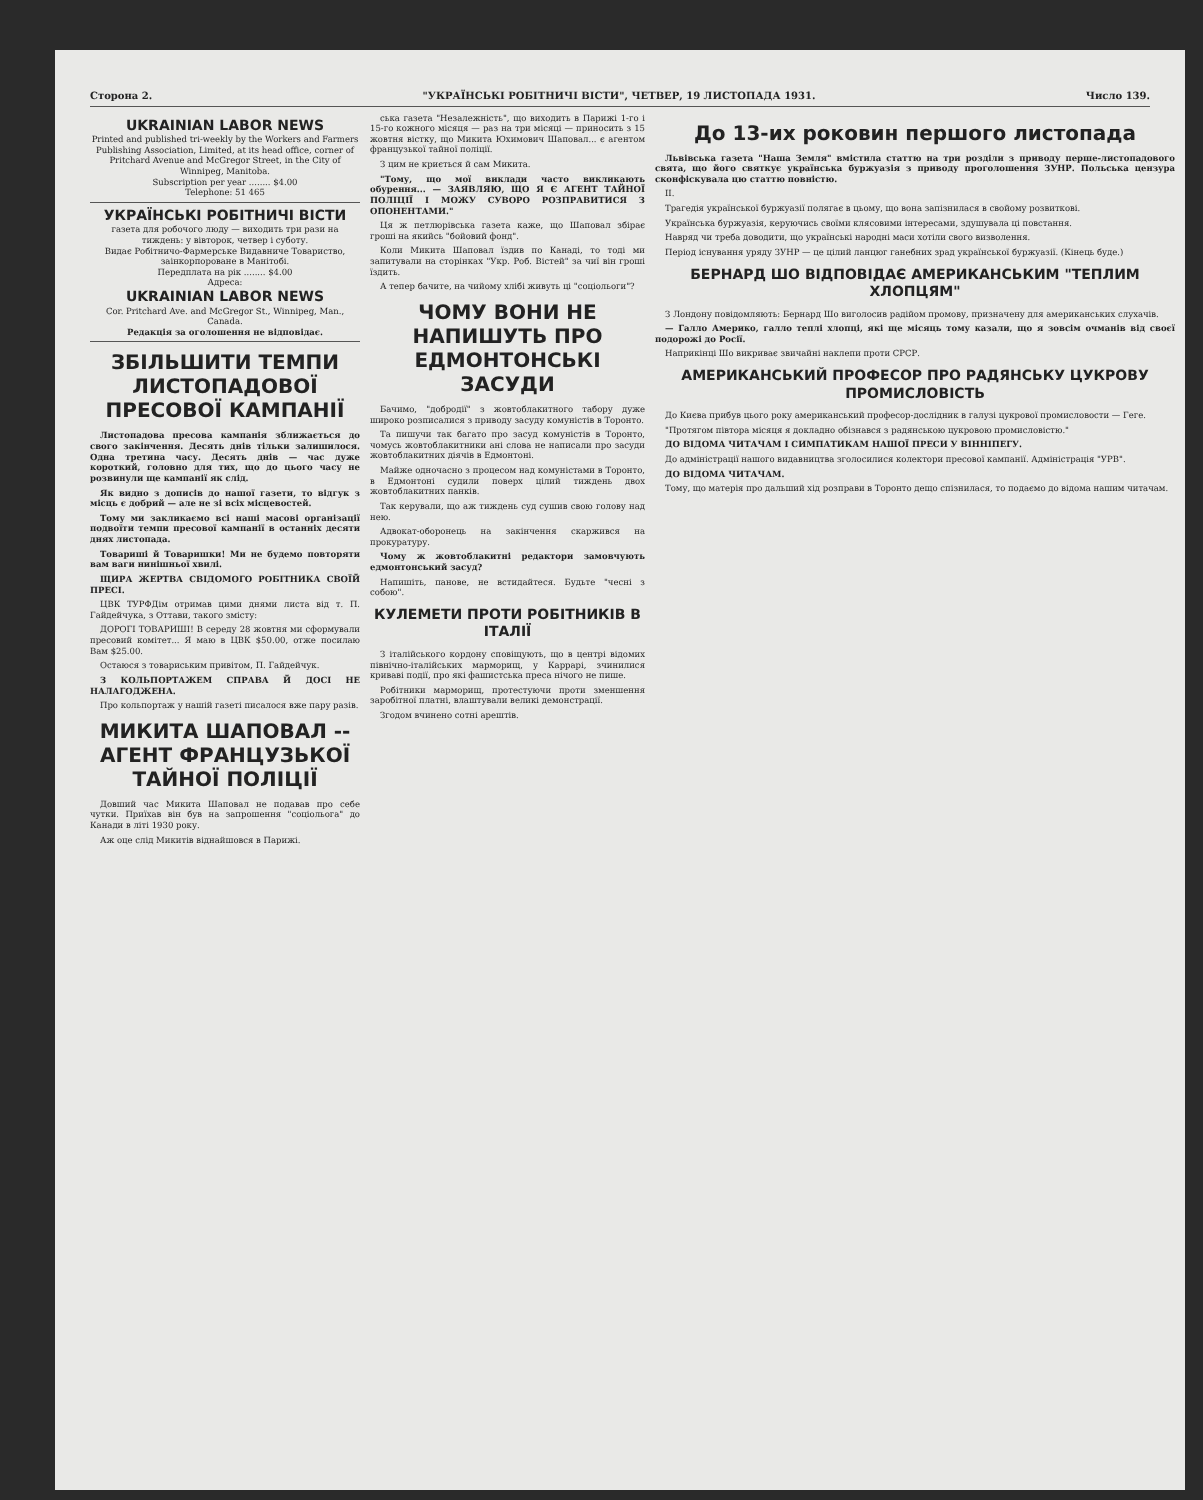Сторона 2. "УКРАЇНСЬКІ РОБІТНИЧІ ВІСТИ", ЧЕТВЕР, 19 ЛИСТОПАДА 1931. Число 139.
UKRAINIAN LABOR NEWS
Printed and published tri-weekly by the Workers and Farmers Publishing Association, Limited, at its head office, corner of Pritchard Avenue and McGregor Street, in the City of Winnipeg, Manitoba.
Subscription per year ........ $4.00
Telephone: 51 465
УКРАЇНСЬКІ РОБІТНИЧІ ВІСТИ
газета для робочого люду — виходить три рази на тиждень: у вівторок, четвер і суботу.
Видає Робітничо-Фармерське Видавниче Товариство, зaінкорпороване в Манітобі.
Передплата на рік ........ $4.00
Адреса:
UKRAINIAN LABOR NEWS
Cor. Pritchard Ave. and McGregor St., Winnipeg, Man., Canada.
Редакція за оголошення не відповідає.
ЗБІЛЬШИТИ ТЕМПИ ЛИСТОПАДОВОЇ ПРЕСОВОЇ КАМПАНІЇ
Листопадова пресова кампанія зближається до свого закінчення. Десять днів тільки залишилося. Одна третина часу. Десять днів — час дуже короткий, головно для тих, що до цього часу не розвинули ще кампанії як слід.
Як видно з дописів до нашої газети, то відгук з місць є добрий — але не зі всіх місцевостей.
Тому ми закликаємо всі наші масові організації подвоїти темпи пресової кампанії в останніх десяти днях листопада.
Товариші й Товаришки! Ми не будемо повторяти вам ваги нинішньої хвилі.
ЩИРА ЖЕРТВА СВІДОМОГО РОБІТНИКА СВОЇЙ ПРЕСІ.
ЦВК ТУРФДім отримав цими днями листа від т. П. Гайдейчука, з Оттави, такого змісту:
ДОРОГІ ТОВАРИШІ! В середу 28 жовтня ми сформували пресовий комітет... Я маю в ЦВК $50.00, отже посилаю Вам $25.00.
Остаюся з товариським привітом, П. Гайдейчук.
З КОЛЬПОРТАЖЕМ СПРАВА Й ДОСІ НЕ НАЛАГОДЖЕНА.
Про кольпортаж у нашій газеті писалося вже пару разів.
МИКИТА ШАПОВАЛ -- АГЕНТ ФРАНЦУЗЬКОЇ ТАЙНОЇ ПОЛІЦІЇ
Довший час Микита Шаповал не подавав про себе чутки. Приїхав він був на запрошення "соціольога" до Канади в літі 1930 року.
Аж оце слід Микитів віднайшовся в Парижі.
ська газета "Незалежність", що виходить в Парижі 1-го і 15-го кожного місяця — раз на три місяці — приносить з 15 жовтня вістку, що Микита Юхимович Шаповал... є агентом французької тайної поліції.
З цим не криється й сам Микита.
"Тому, що мої виклади часто викликають обурення... — ЗАЯВЛЯЮ, ЩО Я Є АГЕНТ ТАЙНОЇ ПОЛІЦІЇ І МОЖУ СУВОРО РОЗПРАВИТИСЯ З ОПОНЕНТАМИ."
Ця ж петлюрівська газета каже, що Шаповал збірає гроші на якийсь "бойовий фонд".
Коли Микита Шаповал їздив по Канаді, то тоді ми запитували на сторінках "Укр. Роб. Вістей" за чиї він гроші їздить.
А тепер бачите, на чийому хлібі живуть ці "соціольоги"?
ЧОМУ ВОНИ НЕ НАПИШУТЬ ПРО ЕДМОНТОНСЬКІ ЗАСУДИ
Бачимо, "добродії" з жовтоблакитного табору дуже широко розписалися з приводу засуду комуністів в Торонто.
Та пишучи так багато про засуд комуністів в Торонто, чомусь жовтоблакитники ані слова не написали про засуди жовтоблакитних діячів в Едмонтоні.
Майже одночасно з процесом над комуністами в Торонто, в Едмонтоні судили поверх цілий тиждень двох жовтоблакитних панків.
Так керували, що аж тиждень суд сушив свою голову над нею.
Адвокат-оборонець на закінчення скаржився на прокуратуру.
Чому ж жовтоблакитні редактори замовчують едмонтонський засуд?
Напишіть, панове, не встидайтеся. Будьте "чесні з собою".
КУЛЕМЕТИ ПРОТИ РОБІТНИКІВ В ІТАЛІЇ
З італійського кордону сповіщують, що в центрі відомих північно-італійських марморищ, у Каррарі, зчинилися криваві події, про які фашистська преса нічого не пише.
Робітники марморищ, протестуючи проти зменшення заробітної платні, влаштували великі демонстрації.
Згодом вчинено сотні арештів.
До 13-их роковин першого листопада
Львівська газета "Наша Земля" вмістила статтю на три розділи з приводу перше-листопадового свята, що його святкує українська буржуазія з приводу проголошення ЗУНР. Польська цензура сконфіскувала цю статтю повністю.
II.
Трагедія української буржуазії полягає в цьому, що вона запізнилася в свойому розвиткові.
Українська буржуазія, керуючись своїми клясовими інтересами, здушувала ці повстання.
Навряд чи треба доводити, що українські народні маси хотіли свого визволення.
Період існування уряду ЗУНР — це цілий ланцюг ганебних зрад української буржуазії. (Кінець буде.)
БЕРНАРД ШО ВІДПОВІДАЄ АМЕРИКАНСЬКИМ "ТЕПЛИМ ХЛОПЦЯМ"
З Лондону повідомляють: Бернард Шо виголосив радійом промову, призначену для американських слухачів.
— Галло Америко, галло теплі хлопці, які ще місяць тому казали, що я зовсім очманів від своєї подорожі до Росії.
Наприкінці Шо викриває звичайні наклепи проти СРСР.
АМЕРИКАНСЬКИЙ ПРОФЕСОР ПРО РАДЯНСЬКУ ЦУКРОВУ ПРОМИСЛОВІСТЬ
До Києва прибув цього року американський професор-дослідник в галузі цукрової промисловости — Геге.
"Протягом півтора місяця я докладно обізнався з радянською цукровою промисловістю."
ДО ВІДОМА ЧИТАЧАМ І СИМПАТИКАМ НАШОЇ ПРЕСИ У ВІННІПЕГУ.
До адміністрації нашого видавництва зголосилися колектори пресової кампанії. Адміністрація "УРВ".
ДО ВІДОМА ЧИТАЧАМ.
Тому, що матерія про дальший хід розправи в Торонто дещо спізнилася, то подаємо до відома нашим читачам.